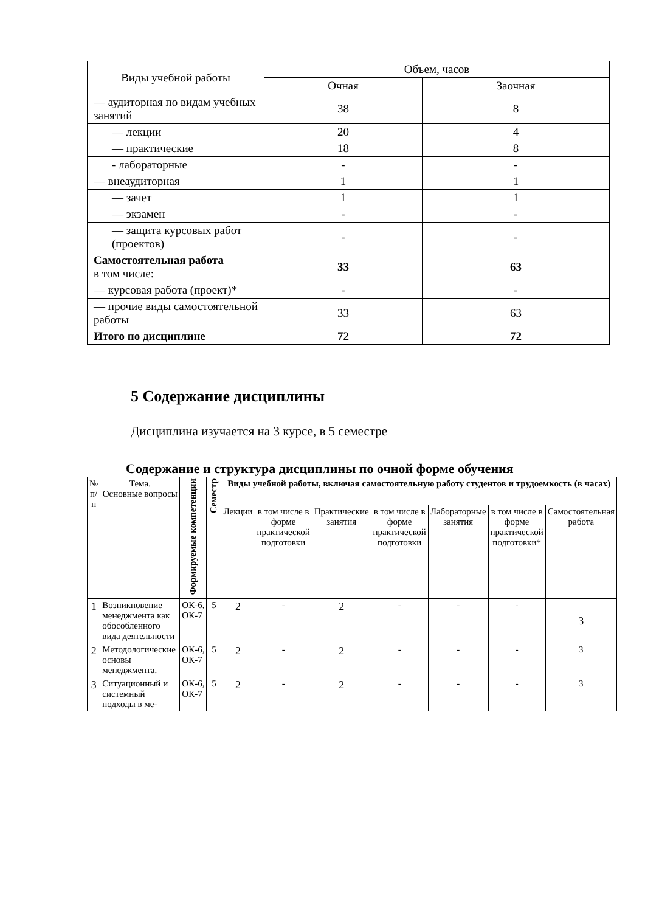| Виды учебной работы | Объем, часов | |
| --- | --- | --- |
| | Очная | Заочная |
| — аудиторная по видам учебных занятий | 38 | 8 |
| — лекции | 20 | 4 |
| — практические | 18 | 8 |
| - лабораторные | - | - |
| — внеаудиторная | 1 | 1 |
| — зачет | 1 | 1 |
| — экзамен | - | - |
| — защита курсовых работ (проектов) | - | - |
| Самостоятельная работа в том числе: | 33 | 63 |
| — курсовая работа (проект)* | - | - |
| — прочие виды самостоятельной работы | 33 | 63 |
| Итого по дисциплине | 72 | 72 |
5 Содержание дисциплины
Дисциплина изучается на 3 курсе, в 5 семестре
Содержание и структура дисциплины по очной форме обучения
| № п/п | Тема. Основные вопросы | Формируемые компетенции | Семестр | Виды учебной работы, включая самостоятельную работу студентов и трудоемкость (в часах) | | | | | | |
| --- | --- | --- | --- | --- | --- | --- | --- | --- | --- | --- |
| | | | | Лекции | в том числе в форме практической подготовки | Практические занятия | в том числе в форме практической подготовки | Лабораторные занятия | в том числе в форме практической подготовки* | Самостоятельная работа |
| 1 | Возникновение менеджмента как обособленного вида деятельности | ОК-6, ОК-7 | 5 | 2 | - | 2 | - | - | - | 3 |
| 2 | Методологические основы менеджмента. | ОК-6, ОК-7 | 5 | 2 | - | 2 | - | - | - | 3 |
| 3 | Ситуационный и системный подходы в ме- | ОК-6, ОК-7 | 5 | 2 | - | 2 | - | - | - | 3 |